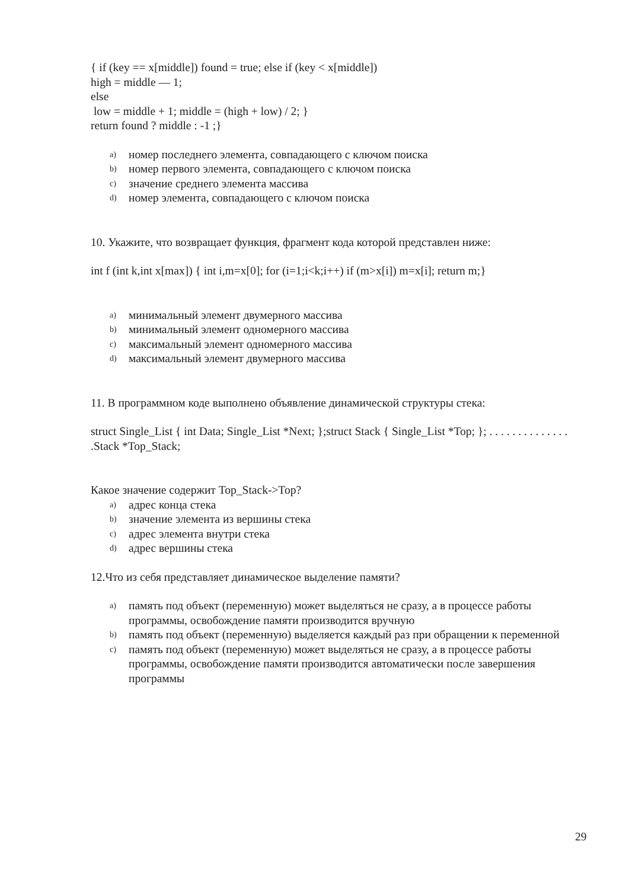{ if (key == x[middle]) found = true; else if (key < x[middle])
high = middle — 1;
else
low = middle + 1; middle = (high + low) / 2; }
return found ? middle : -1 ;}
a) номер последнего элемента, совпадающего с ключом поиска
b) номер первого элемента, совпадающего с ключом поиска
c) значение среднего элемента массива
d) номер элемента, совпадающего с ключом поиска
10. Укажите, что возвращает функция, фрагмент кода которой представлен ниже:
int f (int k,int x[max]) { int i,m=x[0]; for (i=1;i<k;i++) if (m>x[i]) m=x[i]; return m;}
a) минимальный элемент двумерного массива
b) минимальный элемент одномерного массива
c) максимальный элемент одномерного массива
d) максимальный элемент двумерного массива
11. В программном коде выполнено объявление динамической структуры стека:
struct Single_List { int Data; Single_List *Next; };struct Stack { Single_List *Top; }; . . . . . . . . . . . . . . .Stack *Top_Stack;
Какое значение содержит Top_Stack->Top?
a) адрес конца стека
b) значение элемента из вершины стека
c) адрес элемента внутри стека
d) адрес вершины стека
12.Что из себя представляет динамическое выделение памяти?
a) память под объект (переменную) может выделяться не сразу, а в процессе работы программы, освобождение памяти производится вручную
b) память под объект (переменную) выделяется каждый раз при обращении к переменной
c) память под объект (переменную) может выделяться не сразу, а в процессе работы программы, освобождение памяти производится автоматически после завершения программы
29